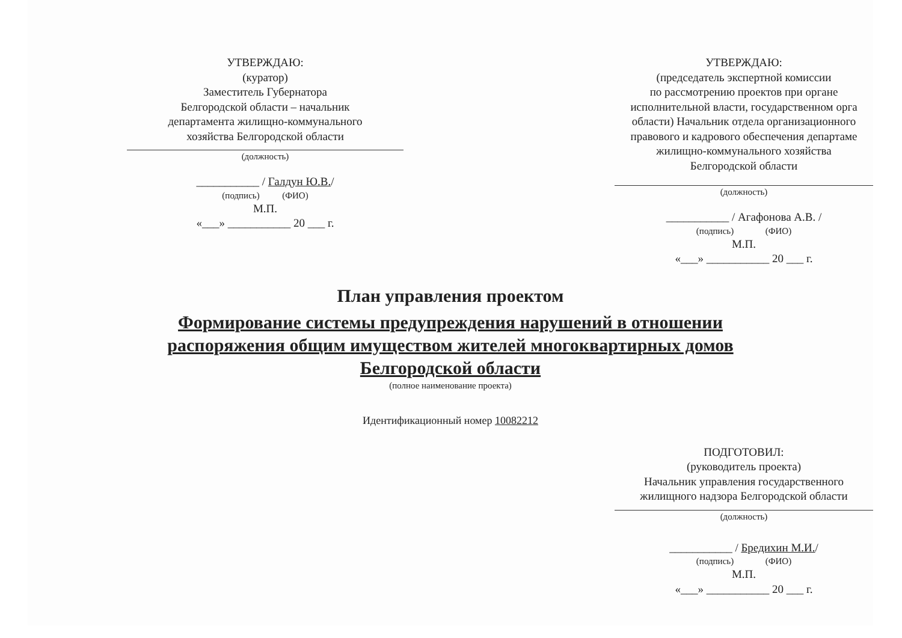УТВЕРЖДАЮ:
(куратор)
Заместитель Губернатора
Белгородской области – начальник
департамента жилищно-коммунального
хозяйства Белгородской области
(должность)
___________ / Галдун Ю.В./
(подпись) (ФИО)
М.П.
«___» ___________ 20 ___ г.
УТВЕРЖДАЮ:
(председатель экспертной комиссии
по рассмотрению проектов при органе
исполнительной власти, государственном орга
области) Начальник отдела организационного
правового и кадрового обеспечения департаме
жилищно-коммунального хозяйства
Белгородской области
(должность)
___________ / Агафонова А.В. /
(подпись) (ФИО)
М.П.
«___» ___________ 20 ___ г.
План управления проектом
Формирование системы предупреждения нарушений в отношении
распоряжения общим имуществом жителей многоквартирных домов
Белгородской области
(полное наименование проекта)
Идентификационный номер 10082212
ПОДГОТОВИЛ:
(руководитель проекта)
Начальник управления государственного
жилищного надзора Белгородской области
(должность)
___________ / Бредихин М.И./
(подпись) (ФИО)
М.П.
«___» ___________ 20 ___ г.